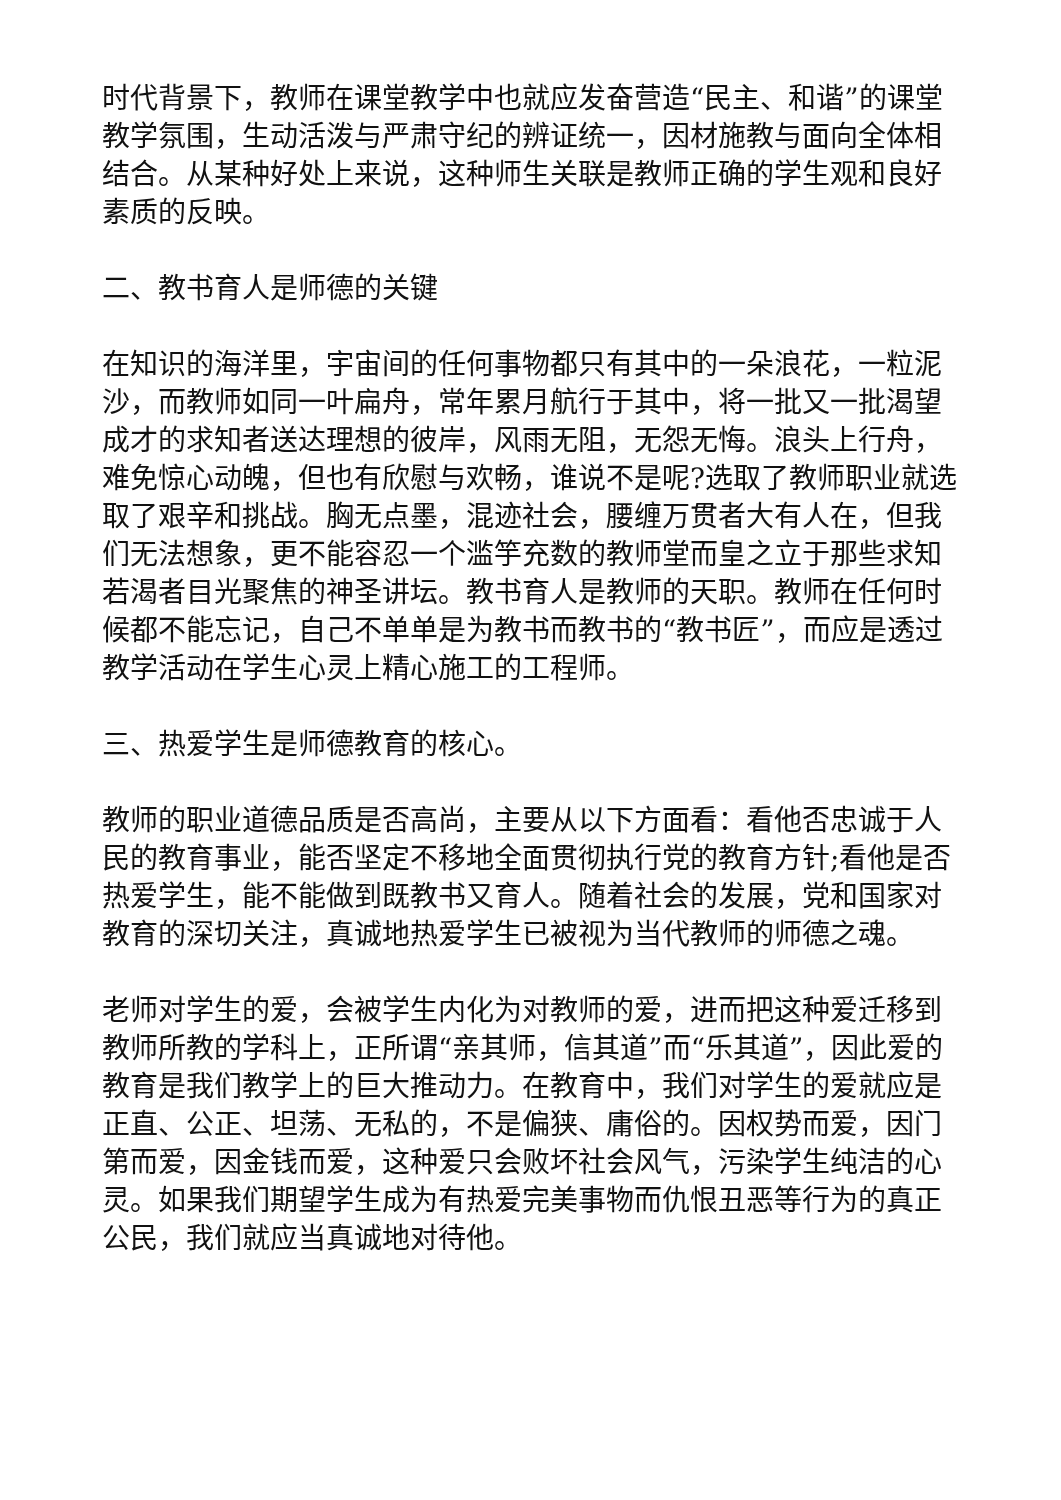时代背景下，教师在课堂教学中也就应发奋营造“民主、和谐”的课堂教学氛围，生动活泼与严肃守纪的辨证统一，因材施教与面向全体相结合。从某种好处上来说，这种师生关联是教师正确的学生观和良好素质的反映。
二、教书育人是师德的关键
在知识的海洋里，宇宙间的任何事物都只有其中的一朵浪花，一粒泥沙，而教师如同一叶扁舟，常年累月航行于其中，将一批又一批渴望成才的求知者送达理想的彼岸，风雨无阻，无怨无悔。浪头上行舟，难免惊心动魄，但也有欣慰与欢畅，谁说不是呢?选取了教师职业就选取了艰辛和挑战。胸无点墨，混迹社会，腰缠万贯者大有人在，但我们无法想象，更不能容忍一个滥竽充数的教师堂而皇之立于那些求知若渴者目光聚焦的神圣讲坛。教书育人是教师的天职。教师在任何时候都不能忘记，自己不单单是为教书而教书的“教书匠”，而应是透过教学活动在学生心灵上精心施工的工程师。
三、热爱学生是师德教育的核心。
教师的职业道德品质是否高尚，主要从以下方面看：看他否忠诚于人民的教育事业，能否坚定不移地全面贯彻执行党的教育方针;看他是否热爱学生，能不能做到既教书又育人。随着社会的发展，党和国家对教育的深切关注，真诚地热爱学生已被视为当代教师的师德之魂。
老师对学生的爱，会被学生内化为对教师的爱，进而把这种爱迁移到教师所教的学科上，正所谓“亲其师，信其道”而“乐其道”，因此爱的教育是我们教学上的巨大推动力。在教育中，我们对学生的爱就应是正直、公正、坦荡、无私的，不是偏狭、庸俗的。因权势而爱，因门第而爱，因金钱而爱，这种爱只会败坏社会风气，污染学生纯洁的心灵。如果我们期望学生成为有热爱完美事物而仇恨丑恶等行为的真正公民，我们就应当真诚地对待他。